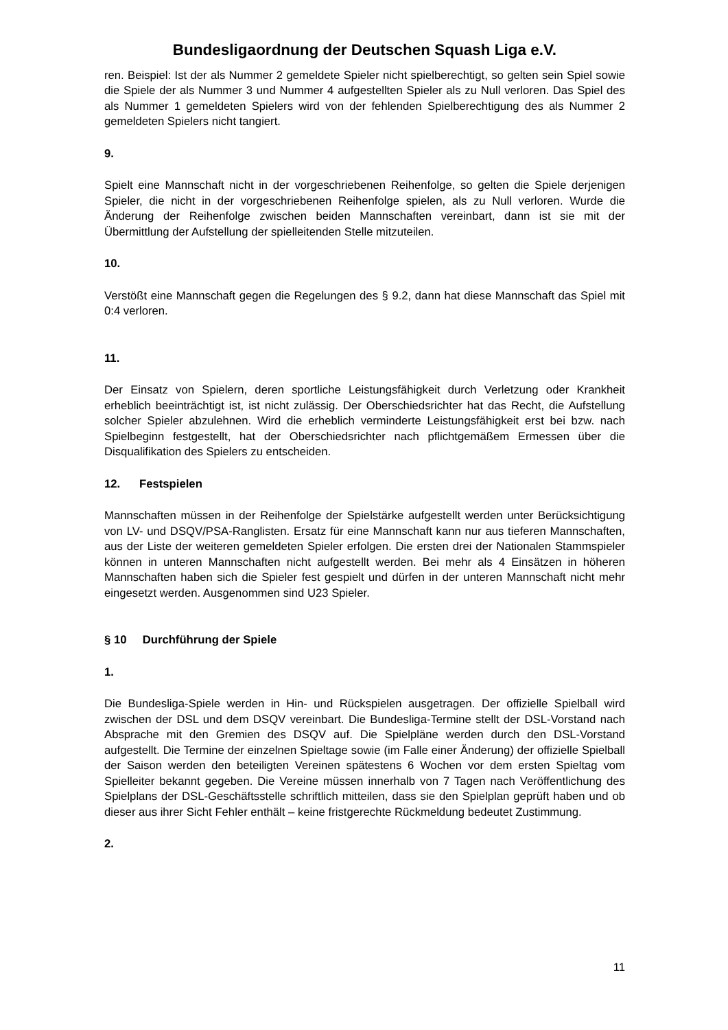Bundesligaordnung der Deutschen Squash Liga e.V.
ren. Beispiel: Ist der als Nummer 2 gemeldete Spieler nicht spielberechtigt, so gelten sein Spiel sowie die Spiele der als Nummer 3 und Nummer 4 aufgestellten Spieler als zu Null verloren. Das Spiel des als Nummer 1 gemeldeten Spielers wird von der fehlenden Spielberechtigung des als Nummer 2 gemeldeten Spielers nicht tangiert.
9.
Spielt eine Mannschaft nicht in der vorgeschriebenen Reihenfolge, so gelten die Spiele derjenigen Spieler, die nicht in der vorgeschriebenen Reihenfolge spielen, als zu Null verloren. Wurde die Änderung der Reihenfolge zwischen beiden Mannschaften vereinbart, dann ist sie mit der Übermittlung der Aufstellung der spielleitenden Stelle mitzuteilen.
10.
Verstößt eine Mannschaft gegen die Regelungen des § 9.2, dann hat diese Mannschaft das Spiel mit 0:4 verloren.
11.
Der Einsatz von Spielern, deren sportliche Leistungsfähigkeit durch Verletzung oder Krankheit erheblich beeinträchtigt ist, ist nicht zulässig. Der Oberschiedsrichter hat das Recht, die Aufstellung solcher Spieler abzulehnen. Wird die erheblich verminderte Leistungsfähigkeit erst bei bzw. nach Spielbeginn festgestellt, hat der Oberschiedsrichter nach pflichtgemäßem Ermessen über die Disqualifikation des Spielers zu entscheiden.
12. Festspielen
Mannschaften müssen in der Reihenfolge der Spielstärke aufgestellt werden unter Berücksichtigung von LV- und DSQV/PSA-Ranglisten. Ersatz für eine Mannschaft kann nur aus tieferen Mannschaften, aus der Liste der weiteren gemeldeten Spieler erfolgen. Die ersten drei der Nationalen Stammspieler können in unteren Mannschaften nicht aufgestellt werden. Bei mehr als 4 Einsätzen in höheren Mannschaften haben sich die Spieler fest gespielt und dürfen in der unteren Mannschaft nicht mehr eingesetzt werden. Ausgenommen sind U23 Spieler.
§ 10 Durchführung der Spiele
1.
Die Bundesliga-Spiele werden in Hin- und Rückspielen ausgetragen. Der offizielle Spielball wird zwischen der DSL und dem DSQV vereinbart. Die Bundesliga-Termine stellt der DSL-Vorstand nach Absprache mit den Gremien des DSQV auf. Die Spielpläne werden durch den DSL-Vorstand aufgestellt. Die Termine der einzelnen Spieltage sowie (im Falle einer Änderung) der offizielle Spielball der Saison werden den beteiligten Vereinen spätestens 6 Wochen vor dem ersten Spieltag vom Spielleiter bekannt gegeben. Die Vereine müssen innerhalb von 7 Tagen nach Veröffentlichung des Spielplans der DSL-Geschäftsstelle schriftlich mitteilen, dass sie den Spielplan geprüft haben und ob dieser aus ihrer Sicht Fehler enthält – keine fristgerechte Rückmeldung bedeutet Zustimmung.
2.
11